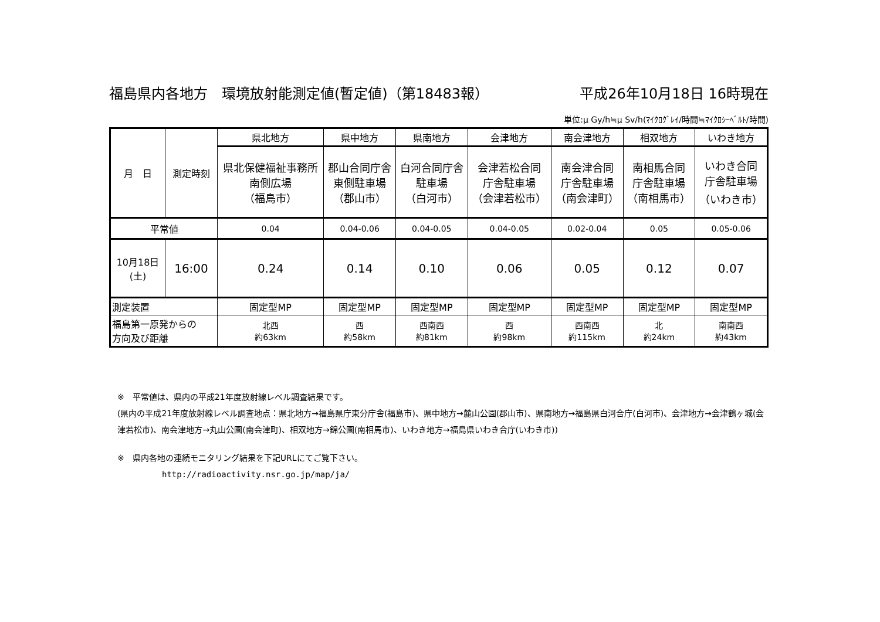福島県内各地方　環境放射能測定値(暫定値)（第18483報） 平成26年10月18日 16時現在
単位:μ Gy/h≒μ Sv/h(ﾏｲｸﾛｸﾞﾚｲ/時間≒ﾏｲｸﾛｼｰﾍﾞﾙﾄ/時間)
| 月 日 | 測定時刻 | 県北地方 | 県中地方 | 県南地方 | 会津地方 | 南会津地方 | 相双地方 | いわき地方 |
| | | 県北保健福祉事務所 南側広場 （福島市） | 郡山合同庁舎 東側駐車場 （郡山市） | 白河合同庁舎 駐車場 （白河市） | 会津若松合同 庁舎駐車場 （会津若松市） | 南会津合同 庁舎駐車場 （南会津町） | 南相馬合同 庁舎駐車場 （南相馬市） | いわき合同 庁舎駐車場 （いわき市） |
| 平常値 | | 0.04 | 0.04-0.06 | 0.04-0.05 | 0.04-0.05 | 0.02-0.04 | 0.05 | 0.05-0.06 |
| 10月18日 (土) | 16:00 | 0.24 | 0.14 | 0.10 | 0.06 | 0.05 | 0.12 | 0.07 |
| 測定装置 | | 固定型MP | 固定型MP | 固定型MP | 固定型MP | 固定型MP | 固定型MP | 固定型MP |
| 福島第一原発からの 方向及び距離 | | 北西 約63km | 西 約58km | 西南西 約81km | 西 約98km | 西南西 約115km | 北 約24km | 南南西 約43km |
※　平常値は、県内の平成21年度放射線レベル調査結果です。
(県内の平成21年度放射線レベル調査地点：県北地方→福島県庁東分庁舎(福島市)、県中地方→麓山公園(郡山市)、県南地方→福島県白河合庁(白河市)、会津地方→会津鶴ヶ城(会津若松市)、南会津地方→丸山公園(南会津町)、相双地方→錦公園(南相馬市)、いわき地方→福島県いわき合庁(いわき市))
※　県内各地の連続モニタリング結果を下記URLにてご覧下さい。
http://radioactivity.nsr.go.jp/map/ja/